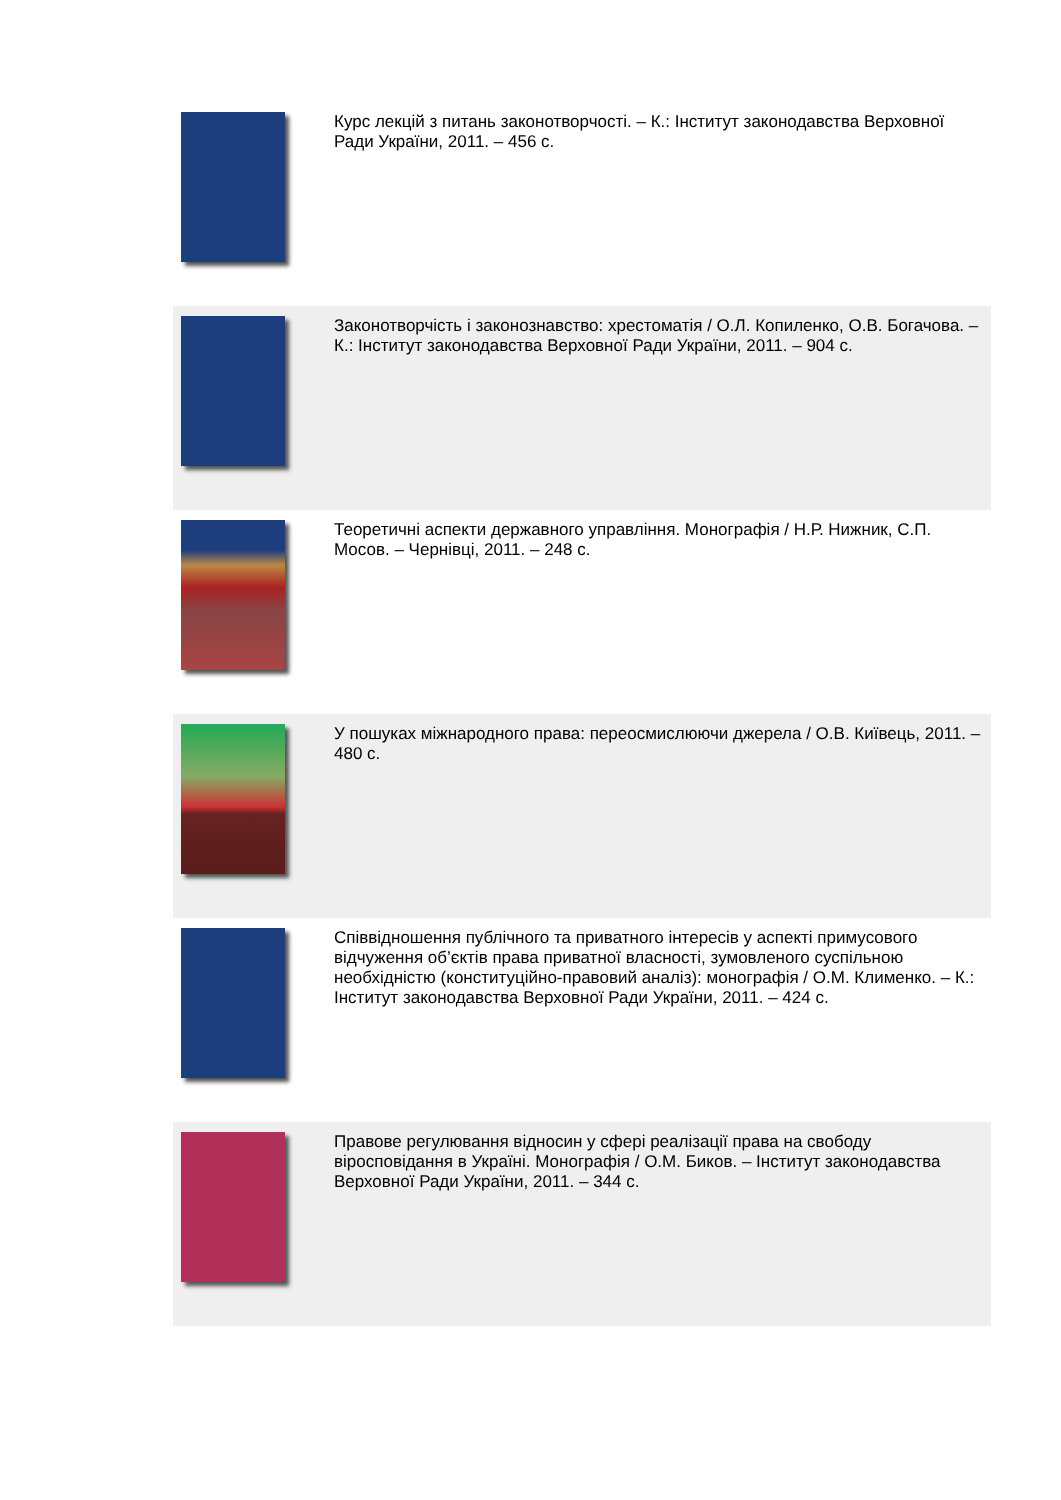| | Курс лекцій з питань законотворчості. – К.: Інститут законодавства Верховної Ради України, 2011. – 456 с. |
| | Законотворчість і законознавство: хрестоматія / О.Л. Копиленко, О.В. Богачова. – К.: Інститут законодавства Верховної Ради України, 2011. – 904 с. |
| | Теоретичні аспекти державного управління. Монографія / Н.Р. Нижник, С.П. Мосов. – Чернівці, 2011. – 248 с. |
| | У пошуках міжнародного права: переосмислюючи джерела / О.В. Київець, 2011. – 480 с. |
| | Співвідношення публічного та приватного інтересів у аспекті примусового відчуження об’єктів права приватної власності, зумовленого суспільною необхідністю (конституційно-правовий аналіз): монографія / О.М. Клименко. – К.: Інститут законодавства Верховної Ради України, 2011. – 424 с. |
| | Правове регулювання відносин у сфері реалізації права на свободу віросповідання в Україні. Монографія / О.М. Биков. – Інститут законодавства Верховної Ради України, 2011. – 344 с. |